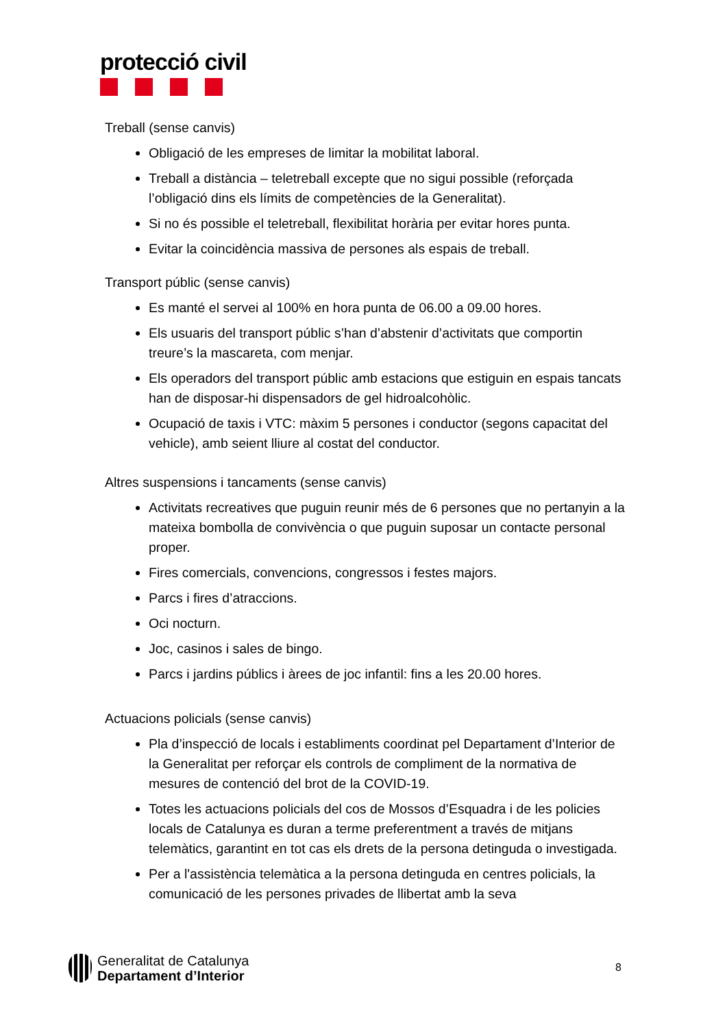protecció civil
Treball (sense canvis)
Obligació de les empreses de limitar la mobilitat laboral.
Treball a distància – teletreball excepte que no sigui possible (reforçada l’obligació dins els límits de competències de la Generalitat).
Si no és possible el teletreball, flexibilitat horària per evitar hores punta.
Evitar la coincidència massiva de persones als espais de treball.
Transport públic (sense canvis)
Es manté el servei al 100% en hora punta de 06.00 a 09.00 hores.
Els usuaris del transport públic s’han d’abstenir d’activitats que comportin treure’s la mascareta, com menjar.
Els operadors del transport públic amb estacions que estiguin en espais tancats han de disposar-hi dispensadors de gel hidroalcohòlic.
Ocupació de taxis i VTC: màxim 5 persones i conductor (segons capacitat del vehicle), amb seient lliure al costat del conductor.
Altres suspensions i tancaments (sense canvis)
Activitats recreatives que puguin reunir més de 6 persones que no pertanyin a la mateixa bombolla de convivència o que puguin suposar un contacte personal proper.
Fires comercials, convencions, congressos i festes majors.
Parcs i fires d’atraccions.
Oci nocturn.
Joc, casinos i sales de bingo.
Parcs i jardins públics i àrees de joc infantil: fins a les 20.00 hores.
Actuacions policials (sense canvis)
Pla d’inspecció de locals i establiments coordinat pel Departament d’Interior de la Generalitat per reforçar els controls de compliment de la normativa de mesures de contenció del brot de la COVID-19.
Totes les actuacions policials del cos de Mossos d’Esquadra i de les policies locals de Catalunya es duran a terme preferentment a través de mitjans telemàtics, garantint en tot cas els drets de la persona detinguda o investigada.
Per a l'assistència telemàtica a la persona detinguda en centres policials, la comunicació de les persones privades de llibertat amb la seva
Generalitat de Catalunya
Departament d’Interior
8